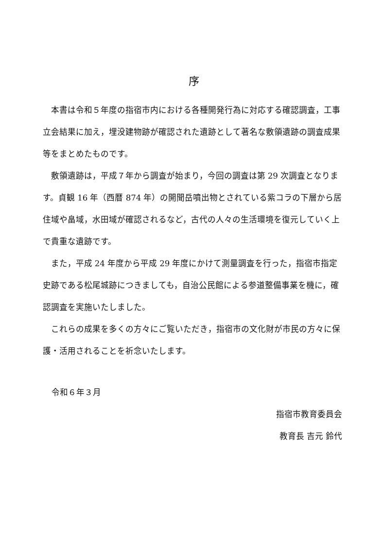序
本書は令和５年度の指宿市内における各種開発行為に対応する確認調査，工事立会結果に加え，埋没建物跡が確認された遺跡として著名な敷領遺跡の調査成果等をまとめたものです。
敷領遺跡は，平成７年から調査が始まり，今回の調査は第 29 次調査となります。貞観 16 年（西暦 874 年）の開聞岳噴出物とされている紫コラの下層から居住域や畠域，水田域が確認されるなど，古代の人々の生活環境を復元していく上で貴重な遺跡です。
また，平成 24 年度から平成 29 年度にかけて測量調査を行った，指宿市指定史跡である松尾城跡につきましても，自治公民館による参道整備事業を機に，確認調査を実施いたしました。
これらの成果を多くの方々にご覧いただき，指宿市の文化財が市民の方々に保護・活用されることを祈念いたします。
令和６年３月
指宿市教育委員会
教育長 吉元 鈴代